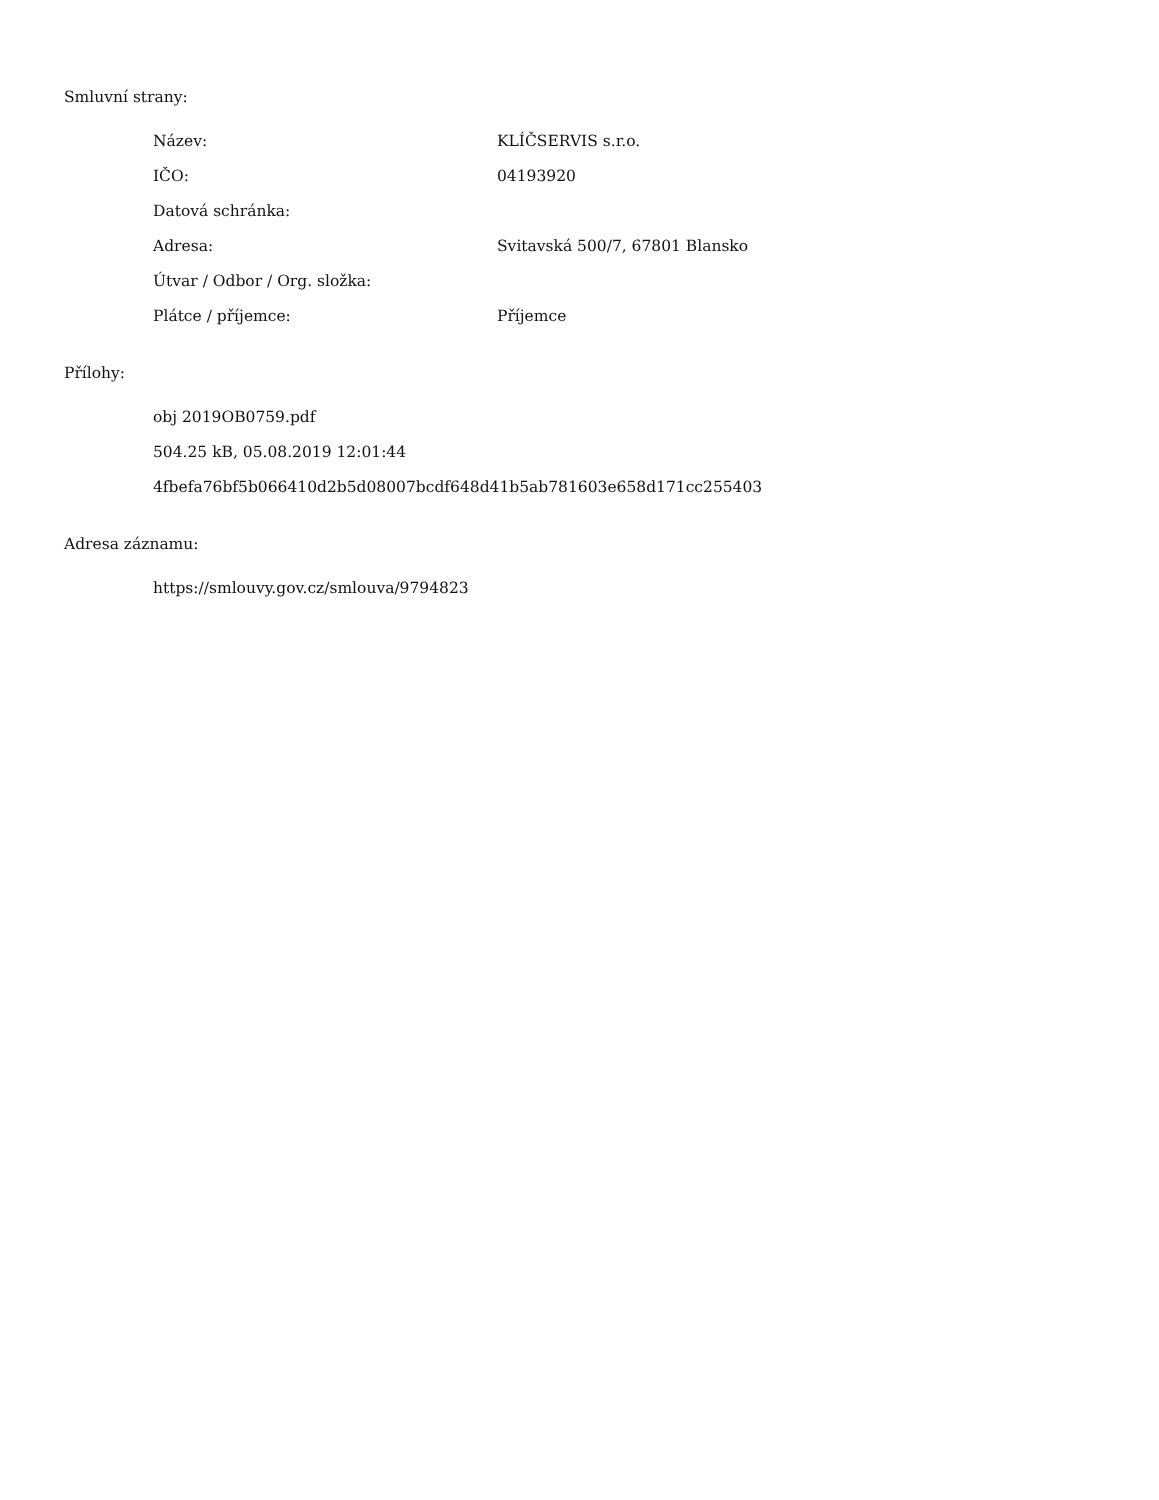Smluvní strany:
| Název: | KLÍČSERVIS s.r.o. |
| IČO: | 04193920 |
| Datová schránka: | |
| Adresa: | Svitavská 500/7, 67801 Blansko |
| Útvar / Odbor / Org. složka: | |
| Plátce / příjemce: | Příjemce |
Přílohy:
obj 2019OB0759.pdf
504.25 kB, 05.08.2019 12:01:44
4fbefa76bf5b066410d2b5d08007bcdf648d41b5ab781603e658d171cc255403
Adresa záznamu:
https://smlouvy.gov.cz/smlouva/9794823